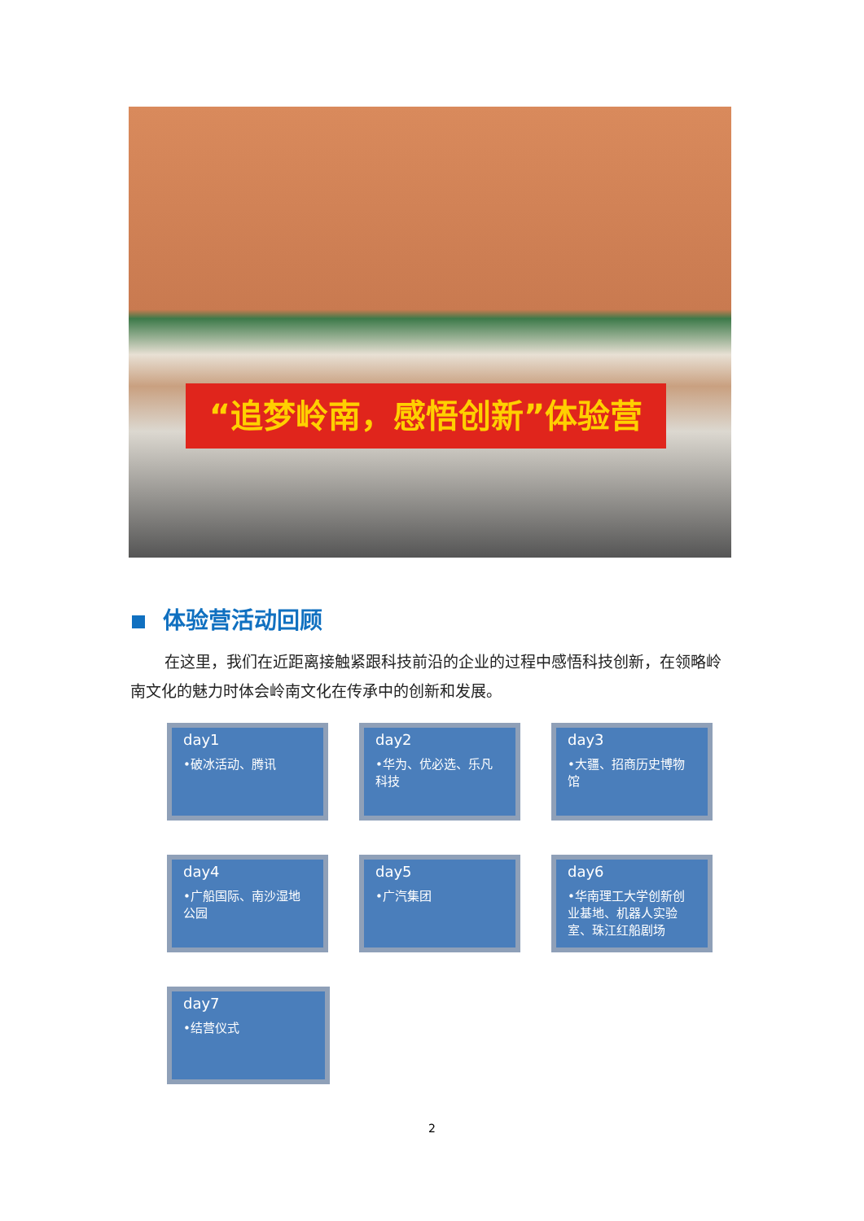“追梦岭南，感悟创新”体验营
体验营活动回顾
在这里，我们在近距离接触紧跟科技前沿的企业的过程中感悟科技创新，在领略岭南文化的魅力时体会岭南文化在传承中的创新和发展。
day1
•破冰活动、腾讯
day2
•华为、优必选、乐凡科技
day3
•大疆、招商历史博物馆
day4
•广船国际、南沙湿地公园
day5
•广汽集团
day6
•华南理工大学创新创业基地、机器人实验室、珠江红船剧场
day7
•结营仪式
2